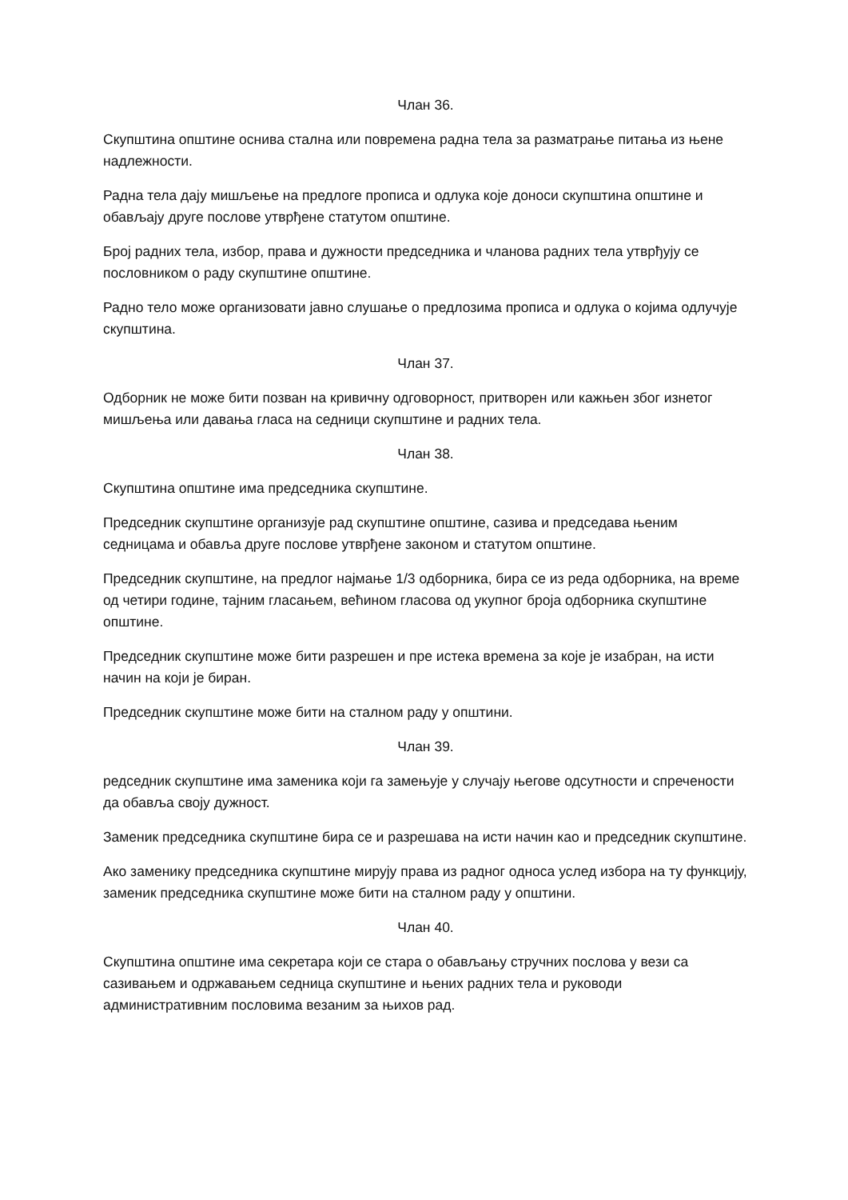Члан 36.
Скупштина општине оснива стална или повремена радна тела за разматрање питања из њене надлежности.
Радна тела дају мишљење на предлоге прописа и одлука које доноси скупштина општине и обављају друге послове утврђене статутом општине.
Број радних тела, избор, права и дужности председника и чланова радних тела утврђују се пословником о раду скупштине општине.
Радно тело може организовати јавно слушање о предлозима прописа и одлука о којима одлучује скупштина.
Члан 37.
Одборник не може бити позван на кривичну одговорност, притворен или кажњен због изнетог мишљења или давања гласа на седници скупштине и радних тела.
Члан 38.
Скупштина општине има председника скупштине.
Председник скупштине организује рад скупштине општине, сазива и председава њеним седницама и обавља друге послове утврђене законом и статутом општине.
Председник скупштине, на предлог најмање 1/3 одборника, бира се из реда одборника, на време од четири године, тајним гласањем, већином гласова од укупног броја одборника скупштине општине.
Председник скупштине може бити разрешен и пре истека времена за које је изабран, на исти начин на који је биран.
Председник скупштине може бити на сталном раду у општини.
Члан 39.
редседник скупштине има заменика који га замењује у случају његове одсутности и спречености да обавља своју дужност.
Заменик председника скупштине бира се и разрешава на исти начин као и председник скупштине.
Ако заменику председника скупштине мирују права из радног односа услед избора на ту функцију, заменик председника скупштине може бити на сталном раду у општини.
Члан 40.
Скупштина општине има секретара који се стара о обављању стручних послова у вези са сазивањем и одржавањем седница скупштине и њених радних тела и руководи административним пословима везаним за њихов рад.